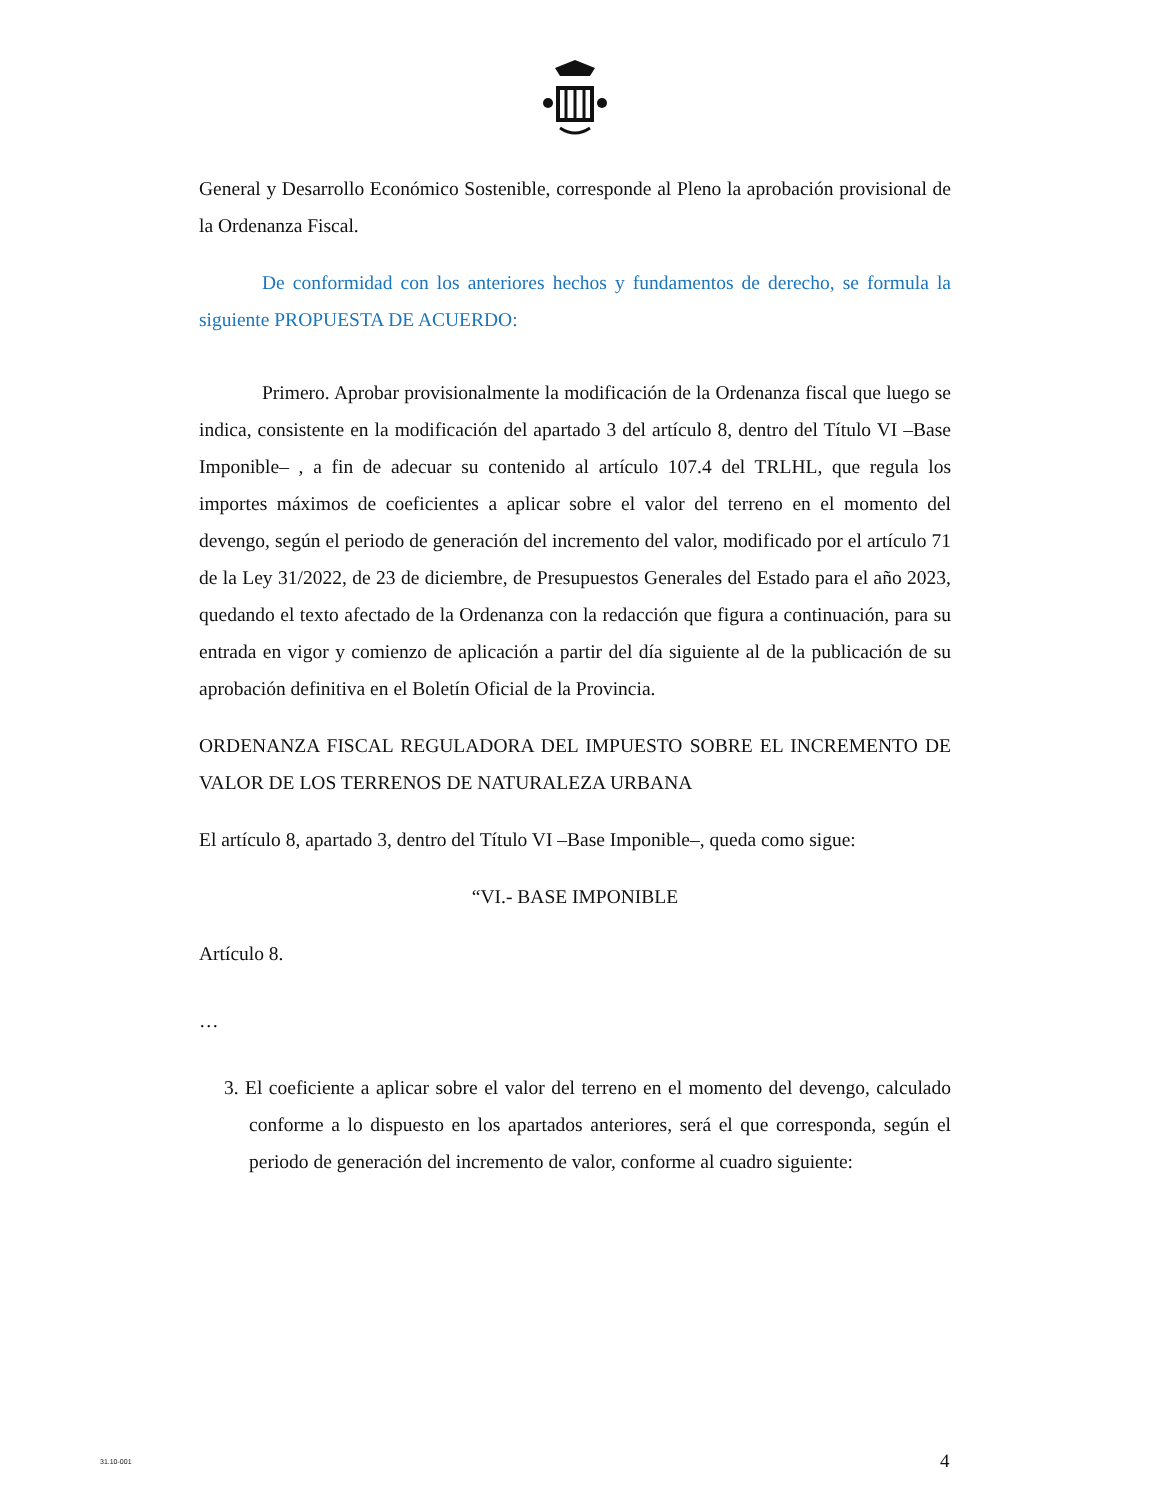General y Desarrollo Económico Sostenible, corresponde al Pleno la aprobación provisional de la Ordenanza Fiscal.
De conformidad con los anteriores hechos y fundamentos de derecho, se formula la siguiente PROPUESTA DE ACUERDO:
Primero. Aprobar provisionalmente la modificación de la Ordenanza fiscal que luego se indica, consistente en la modificación del apartado 3 del artículo 8, dentro del Título VI –Base Imponible– , a fin de adecuar su contenido al artículo 107.4 del TRLHL, que regula los importes máximos de coeficientes a aplicar sobre el valor del terreno en el momento del devengo, según el periodo de generación del incremento del valor, modificado por el artículo 71 de la Ley 31/2022, de 23 de diciembre, de Presupuestos Generales del Estado para el año 2023, quedando el texto afectado de la Ordenanza con la redacción que figura a continuación, para su entrada en vigor y comienzo de aplicación a partir del día siguiente al de la publicación de su aprobación definitiva en el Boletín Oficial de la Provincia.
ORDENANZA FISCAL REGULADORA DEL IMPUESTO SOBRE EL INCREMENTO DE VALOR DE LOS TERRENOS DE NATURALEZA URBANA
El artículo 8, apartado 3, dentro del Título VI –Base Imponible–, queda como sigue:
“VI.- BASE IMPONIBLE
Artículo 8.
…
3. El coeficiente a aplicar sobre el valor del terreno en el momento del devengo, calculado conforme a lo dispuesto en los apartados anteriores, será el que corresponda, según el periodo de generación del incremento de valor, conforme al cuadro siguiente:
31.10-001 4